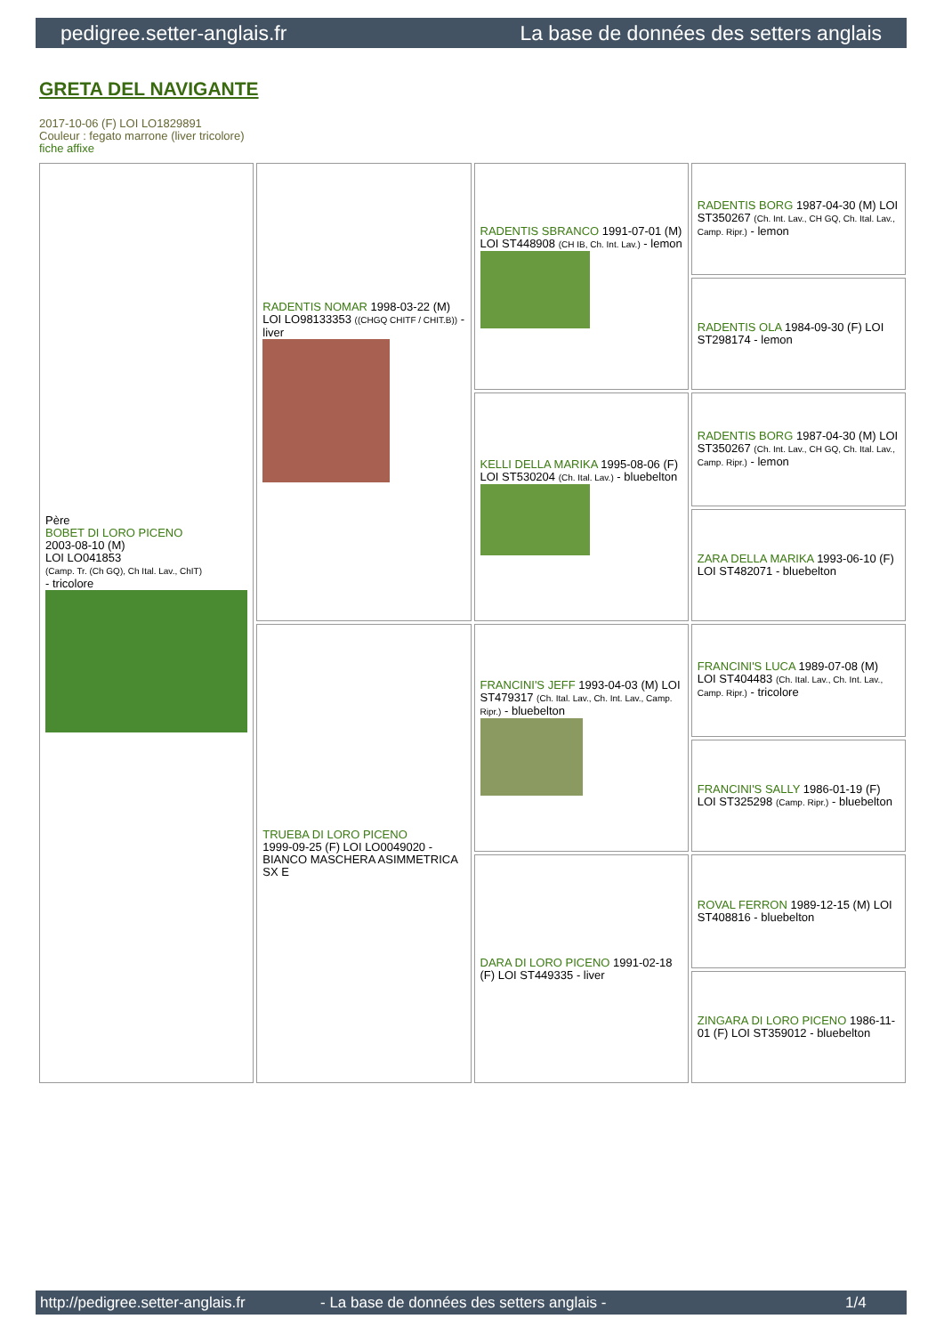pedigree.setter-anglais.fr La base de données des setters anglais
GRETA DEL NAVIGANTE
2017-10-06 (F) LOI LO1829891
Couleur : fegato marrone (liver tricolore)
fiche affixe
| Père BOBET DI LORO PICENO 2003-08-10 (M) LOI LO041853 (Camp. Tr. (Ch GQ), Ch Ital. Lav., ChIT) - tricolore | RADENTIS NOMAR 1998-03-22 (M) LOI LO98133353 ((CHGQ CHITF / CHIT.B)) - liver | RADENTIS SBRANCO 1991-07-01 (M) LOI ST448908 (CH IB, Ch. Int. Lav.) - lemon | RADENTIS BORG 1987-04-30 (M) LOI ST350267 (Ch. Int. Lav., CH GQ, Ch. Ital. Lav., Camp. Ripr.) - lemon |
| | | | RADENTIS OLA 1984-09-30 (F) LOI ST298174 - lemon |
| | | KELLI DELLA MARIKA 1995-08-06 (F) LOI ST530204 (Ch. Ital. Lav.) - bluebelton | RADENTIS BORG 1987-04-30 (M) LOI ST350267 (Ch. Int. Lav., CH GQ, Ch. Ital. Lav., Camp. Ripr.) - lemon |
| | | | ZARA DELLA MARIKA 1993-06-10 (F) LOI ST482071 - bluebelton |
| | TRUEBA DI LORO PICENO 1999-09-25 (F) LOI LO0049020 - BIANCO MASCHERA ASIMMETRICA SX E | FRANCINI'S JEFF 1993-04-03 (M) LOI ST479317 (Ch. Ital. Lav., Ch. Int. Lav., Camp. Ripr.) - bluebelton | FRANCINI'S LUCA 1989-07-08 (M) LOI ST404483 (Ch. Ital. Lav., Ch. Int. Lav., Camp. Ripr.) - tricolore |
| | | | FRANCINI'S SALLY 1986-01-19 (F) LOI ST325298 (Camp. Ripr.) - bluebelton |
| | | DARA DI LORO PICENO 1991-02-18 (F) LOI ST449335 - liver | ROVAL FERRON 1989-12-15 (M) LOI ST408816 - bluebelton |
| | | | ZINGARA DI LORO PICENO 1986-11-01 (F) LOI ST359012 - bluebelton |
http://pedigree.setter-anglais.fr - La base de données des setters anglais - 1/4